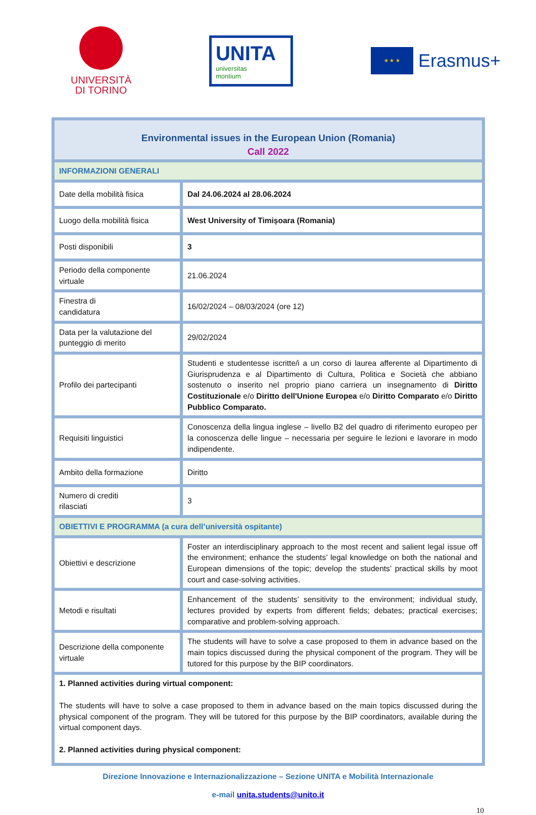UNIVERSITÀ
DI TORINO
UNITA
universitas
montium
★ ★ ★
Erasmus+
| Environmental issues in the European Union (Romania) Call 2022 | |
| INFORMAZIONI GENERALI | |
| Date della mobilità fisica | Dal 24.06.2024 al 28.06.2024 |
| Luogo della mobilità fisica | West University of Timișoara (Romania) |
| Posti disponibili | 3 |
| Periodo della componente virtuale | 21.06.2024 |
| Finestra di candidatura | 16/02/2024 – 08/03/2024 (ore 12) |
| Data per la valutazione del punteggio di merito | 29/02/2024 |
| Profilo dei partecipanti | Studenti e studentesse iscritte/i a un corso di laurea afferente al Dipartimento di Giurisprudenza e al Dipartimento di Cultura, Politica e Società che abbiano sostenuto o inserito nel proprio piano carriera un insegnamento di Diritto Costituzionale e/o Diritto dell'Unione Europea e/o Diritto Comparato e/o Diritto Pubblico Comparato. |
| Requisiti linguistici | Conoscenza della lingua inglese – livello B2 del quadro di riferimento europeo per la conoscenza delle lingue – necessaria per seguire le lezioni e lavorare in modo indipendente. |
| Ambito della formazione | Diritto |
| Numero di crediti rilasciati | 3 |
| OBIETTIVI E PROGRAMMA (a cura dell’università ospitante) | |
| Obiettivi e descrizione | Foster an interdisciplinary approach to the most recent and salient legal issue off the environment; enhance the students’ legal knowledge on both the national and European dimensions of the topic; develop the students’ practical skills by moot court and case-solving activities. |
| Metodi e risultati | Enhancement of the students’ sensitivity to the environment; individual study, lectures provided by experts from different fields; debates; practical exercises; comparative and problem-solving approach. |
| Descrizione della componente virtuale | The students will have to solve a case proposed to them in advance based on the main topics discussed during the physical component of the program. They will be tutored for this purpose by the BIP coordinators. |
| 1. Planned activities during virtual component: The students will have to solve a case proposed to them in advance based on the main topics discussed during the physical component of the program. They will be tutored for this purpose by the BIP coordinators, available during the virtual component days. 2. Planned activities during physical component: | |
Direzione Innovazione e Internazionalizzazione – Sezione UNITA e Mobilità Internazionale
e-mail unita.students@unito.it
10